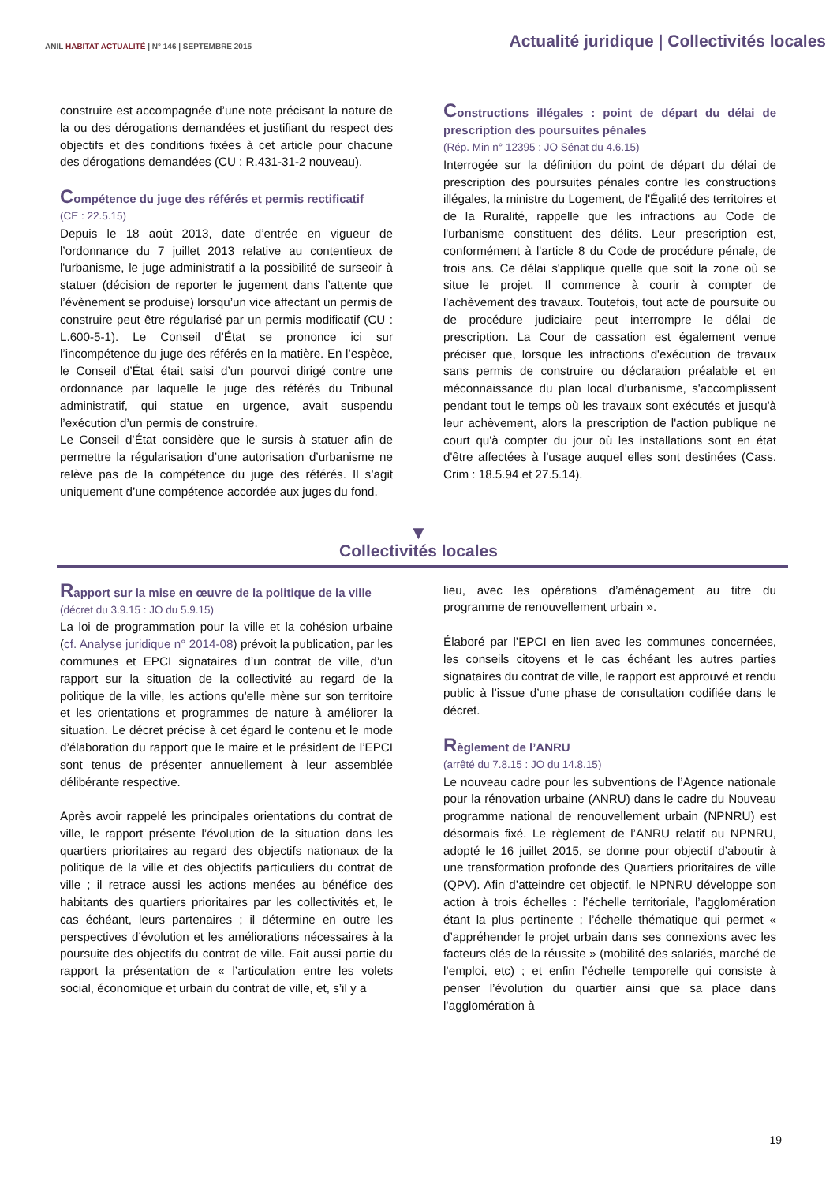ANIL HABITAT ACTUALITÉ | N° 146 | SEPTEMBRE 2015
Actualité juridique | Collectivités locales
construire est accompagnée d’une note précisant la nature de la ou des dérogations demandées et justifiant du respect des objectifs et des conditions fixées à cet article pour chacune des dérogations demandées (CU : R.431-31-2 nouveau).
Compétence du juge des référés et permis rectificatif
(CE : 22.5.15)
Depuis le 18 août 2013, date d’entrée en vigueur de l’ordonnance du 7 juillet 2013 relative au contentieux de l'urbanisme, le juge administratif a la possibilité de surseoir à statuer (décision de reporter le jugement dans l’attente que l’évènement se produise) lorsqu’un vice affectant un permis de construire peut être régularisé par un permis modificatif (CU : L.600-5-1). Le Conseil d’État se prononce ici sur l’incompétence du juge des référés en la matière. En l’espèce, le Conseil d’État était saisi d’un pourvoi dirigé contre une ordonnance par laquelle le juge des référés du Tribunal administratif, qui statue en urgence, avait suspendu l’exécution d’un permis de construire.
Le Conseil d’État considère que le sursis à statuer afin de permettre la régularisation d’une autorisation d’urbanisme ne relève pas de la compétence du juge des référés. Il s’agit uniquement d’une compétence accordée aux juges du fond.
Constructions illégales : point de départ du délai de prescription des poursuites pénales
(Rép. Min n° 12395 : JO Sénat du 4.6.15)
Interrogée sur la définition du point de départ du délai de prescription des poursuites pénales contre les constructions illégales, la ministre du Logement, de l'Égalité des territoires et de la Ruralité, rappelle que les infractions au Code de l'urbanisme constituent des délits. Leur prescription est, conformément à l'article 8 du Code de procédure pénale, de trois ans. Ce délai s'applique quelle que soit la zone où se situe le projet. Il commence à courir à compter de l'achèvement des travaux. Toutefois, tout acte de poursuite ou de procédure judiciaire peut interrompre le délai de prescription. La Cour de cassation est également venue préciser que, lorsque les infractions d'exécution de travaux sans permis de construire ou déclaration préalable et en méconnaissance du plan local d'urbanisme, s'accomplissent pendant tout le temps où les travaux sont exécutés et jusqu'à leur achèvement, alors la prescription de l'action publique ne court qu'à compter du jour où les installations sont en état d'être affectées à l'usage auquel elles sont destinées (Cass. Crim : 18.5.94 et 27.5.14).
▼
Collectivités locales
Rapport sur la mise en œuvre de la politique de la ville
(décret du 3.9.15 : JO du 5.9.15)
La loi de programmation pour la ville et la cohésion urbaine (cf. Analyse juridique n° 2014-08) prévoit la publication, par les communes et EPCI signataires d’un contrat de ville, d’un rapport sur la situation de la collectivité au regard de la politique de la ville, les actions qu’elle mène sur son territoire et les orientations et programmes de nature à améliorer la situation. Le décret précise à cet égard le contenu et le mode d’élaboration du rapport que le maire et le président de l’EPCI sont tenus de présenter annuellement à leur assemblée délibérante respective.
Après avoir rappelé les principales orientations du contrat de ville, le rapport présente l’évolution de la situation dans les quartiers prioritaires au regard des objectifs nationaux de la politique de la ville et des objectifs particuliers du contrat de ville ; il retrace aussi les actions menées au bénéfice des habitants des quartiers prioritaires par les collectivités et, le cas échéant, leurs partenaires ; il détermine en outre les perspectives d’évolution et les améliorations nécessaires à la poursuite des objectifs du contrat de ville. Fait aussi partie du rapport la présentation de « l’articulation entre les volets social, économique et urbain du contrat de ville, et, s’il y a
lieu, avec les opérations d’aménagement au titre du programme de renouvellement urbain ».
Élaboré par l’EPCI en lien avec les communes concernées, les conseils citoyens et le cas échéant les autres parties signataires du contrat de ville, le rapport est approuvé et rendu public à l’issue d’une phase de consultation codifiée dans le décret.
Règlement de l’ANRU
(arrêté du 7.8.15 : JO du 14.8.15)
Le nouveau cadre pour les subventions de l’Agence nationale pour la rénovation urbaine (ANRU) dans le cadre du Nouveau programme national de renouvellement urbain (NPNRU) est désormais fixé. Le règlement de l’ANRU relatif au NPNRU, adopté le 16 juillet 2015, se donne pour objectif d’aboutir à une transformation profonde des Quartiers prioritaires de ville (QPV). Afin d’atteindre cet objectif, le NPNRU développe son action à trois échelles : l’échelle territoriale, l’agglomération étant la plus pertinente ; l’échelle thématique qui permet « d’appréhender le projet urbain dans ses connexions avec les facteurs clés de la réussite » (mobilité des salariés, marché de l’emploi, etc) ; et enfin l’échelle temporelle qui consiste à penser l’évolution du quartier ainsi que sa place dans l’agglomération à
19